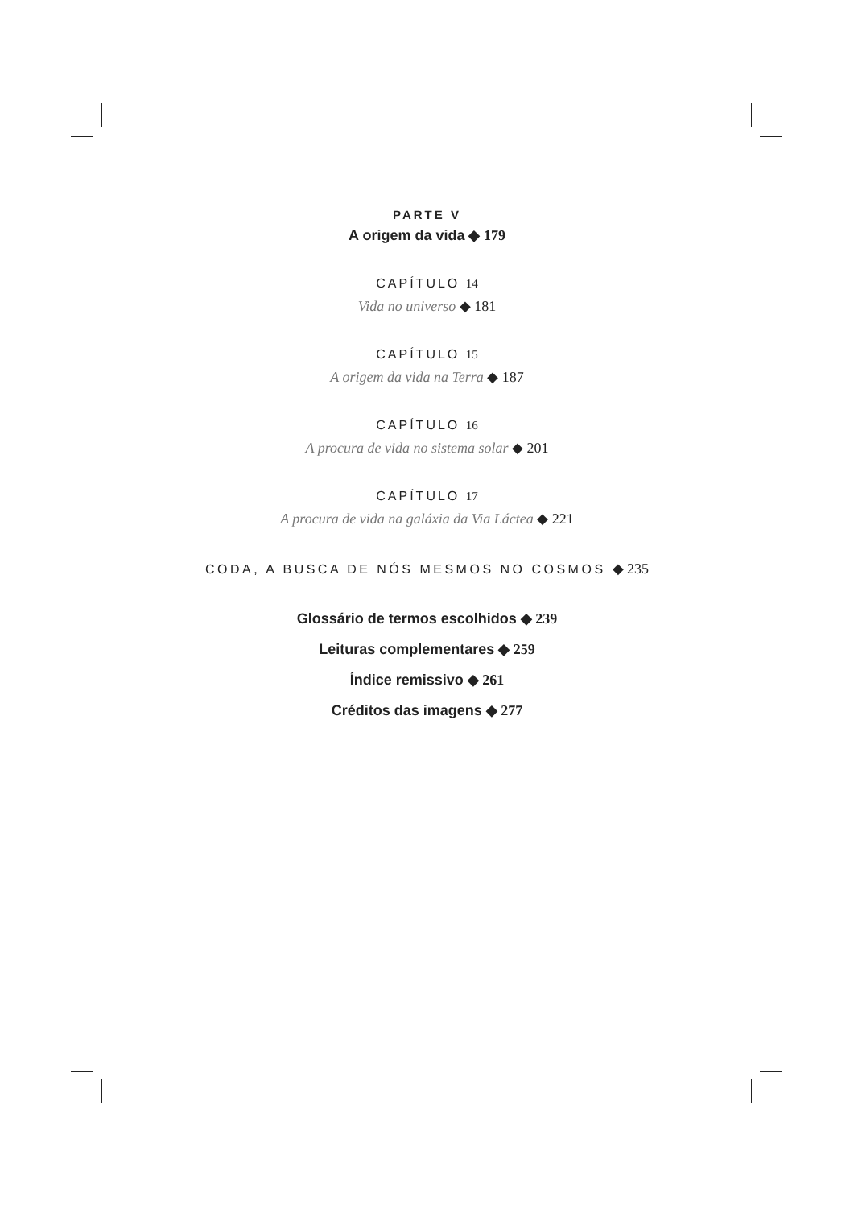PARTE V
A origem da vida ◆ 179
CAPÍTULO 14
Vida no universo ◆ 181
CAPÍTULO 15
A origem da vida na Terra ◆ 187
CAPÍTULO 16
A procura de vida no sistema solar ◆ 201
CAPÍTULO 17
A procura de vida na galáxia da Via Láctea ◆ 221
CODA, A BUSCA DE NÓS MESMOS NO COSMOS ◆ 235
Glossário de termos escolhidos ◆ 239
Leituras complementares ◆ 259
Índice remissivo ◆ 261
Créditos das imagens ◆ 277